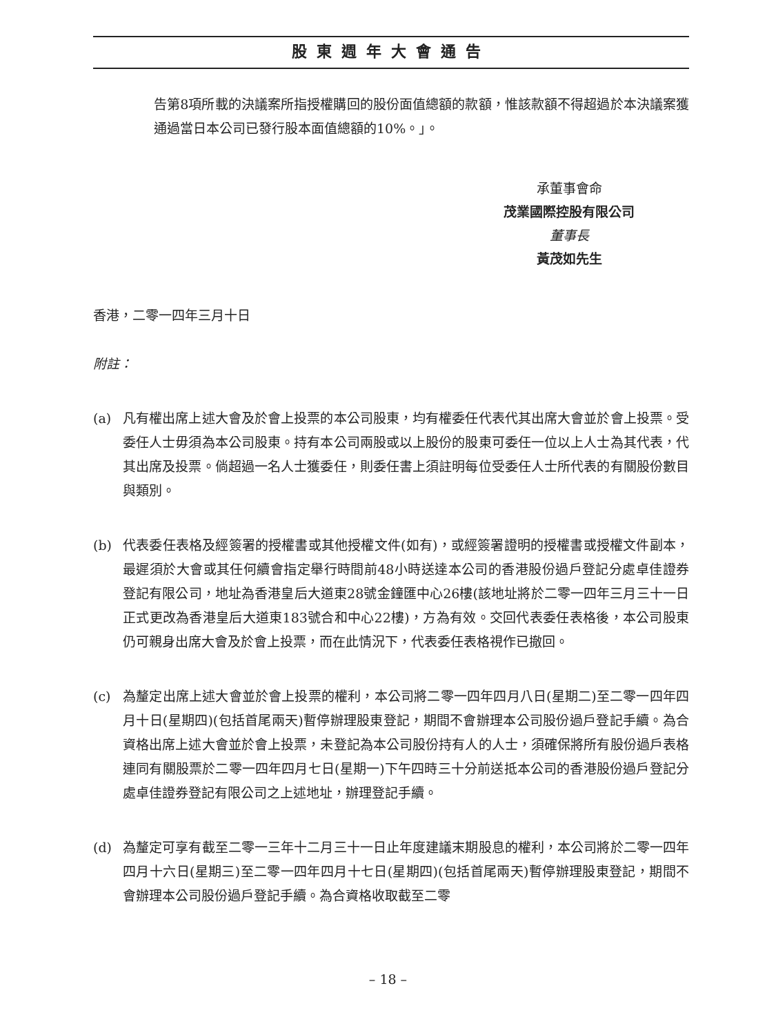股東週年大會通告
告第8項所載的決議案所指授權購回的股份面值總額的款額，惟該款額不得超過於本決議案獲通過當日本公司已發行股本面值總額的10%。」。
承董事會命
茂業國際控股有限公司
董事長
黃茂如先生
香港，二零一四年三月十日
附註：
(a) 凡有權出席上述大會及於會上投票的本公司股東，均有權委任代表代其出席大會並於會上投票。受委任人士毋須為本公司股東。持有本公司兩股或以上股份的股東可委任一位以上人士為其代表，代其出席及投票。倘超過一名人士獲委任，則委任書上須註明每位受委任人士所代表的有關股份數目與類別。
(b) 代表委任表格及經簽署的授權書或其他授權文件(如有)，或經簽署證明的授權書或授權文件副本，最遲須於大會或其任何續會指定舉行時間前48小時送達本公司的香港股份過戶登記分處卓佳證券登記有限公司，地址為香港皇后大道東28號金鐘匯中心26樓(該地址將於二零一四年三月三十一日正式更改為香港皇后大道東183號合和中心22樓)，方為有效。交回代表委任表格後，本公司股東仍可親身出席大會及於會上投票，而在此情況下，代表委任表格視作已撤回。
(c) 為釐定出席上述大會並於會上投票的權利，本公司將二零一四年四月八日(星期二)至二零一四年四月十日(星期四)(包括首尾兩天)暫停辦理股東登記，期間不會辦理本公司股份過戶登記手續。為合資格出席上述大會並於會上投票，未登記為本公司股份持有人的人士，須確保將所有股份過戶表格連同有關股票於二零一四年四月七日(星期一)下午四時三十分前送抵本公司的香港股份過戶登記分處卓佳證券登記有限公司之上述地址，辦理登記手續。
(d) 為釐定可享有截至二零一三年十二月三十一日止年度建議末期股息的權利，本公司將於二零一四年四月十六日(星期三)至二零一四年四月十七日(星期四)(包括首尾兩天)暫停辦理股東登記，期間不會辦理本公司股份過戶登記手續。為合資格收取截至二零
– 18 –